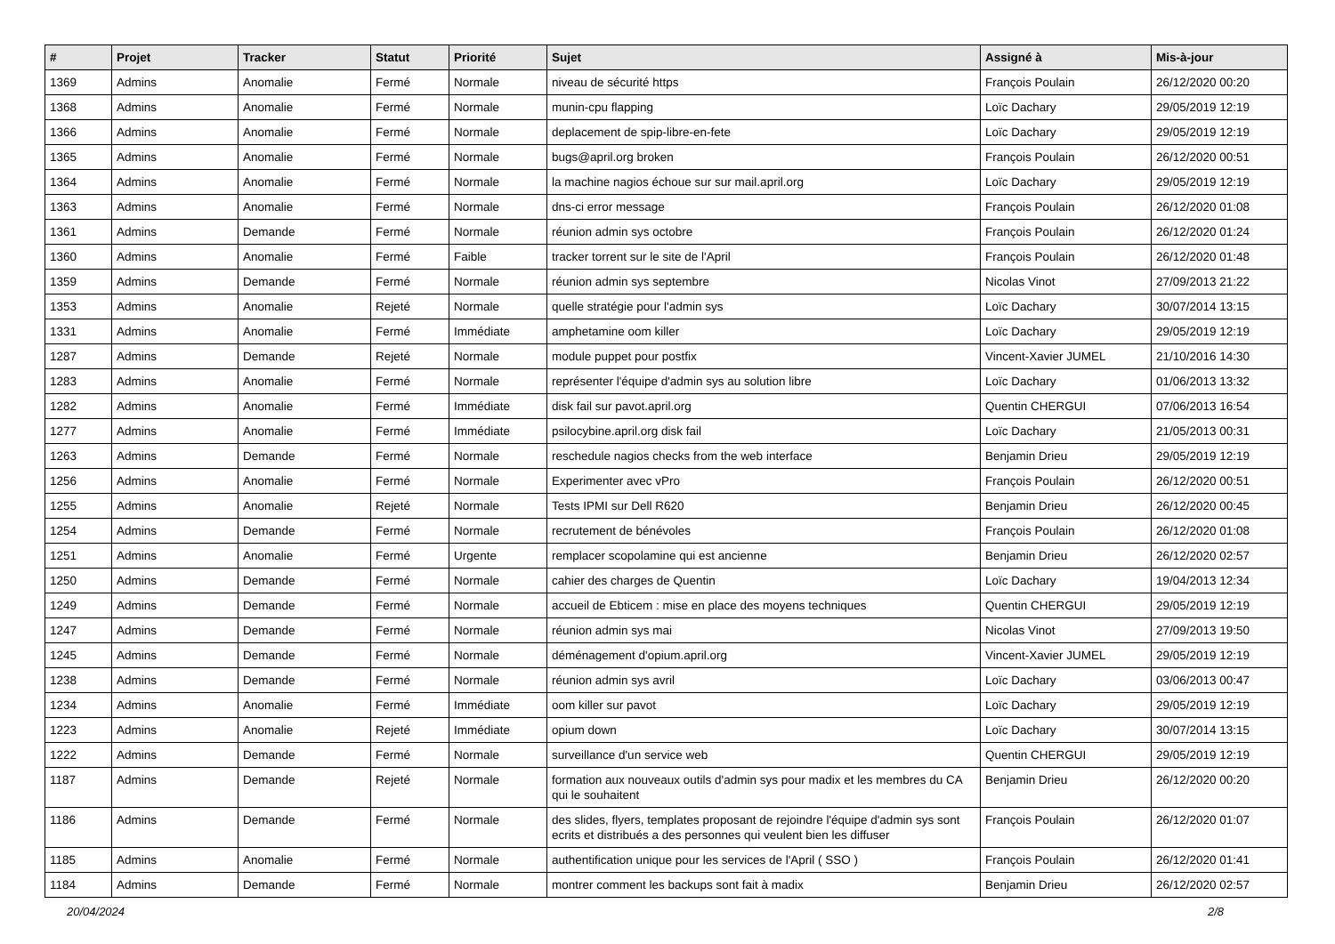| # | Projet | Tracker | Statut | Priorité | Sujet | Assigné à | Mis-à-jour |
| --- | --- | --- | --- | --- | --- | --- | --- |
| 1369 | Admins | Anomalie | Fermé | Normale | niveau de sécurité https | François Poulain | 26/12/2020 00:20 |
| 1368 | Admins | Anomalie | Fermé | Normale | munin-cpu flapping | Loïc Dachary | 29/05/2019 12:19 |
| 1366 | Admins | Anomalie | Fermé | Normale | deplacement de spip-libre-en-fete | Loïc Dachary | 29/05/2019 12:19 |
| 1365 | Admins | Anomalie | Fermé | Normale | bugs@april.org broken | François Poulain | 26/12/2020 00:51 |
| 1364 | Admins | Anomalie | Fermé | Normale | la machine nagios échoue sur sur mail.april.org | Loïc Dachary | 29/05/2019 12:19 |
| 1363 | Admins | Anomalie | Fermé | Normale | dns-ci error message | François Poulain | 26/12/2020 01:08 |
| 1361 | Admins | Demande | Fermé | Normale | réunion admin sys octobre | François Poulain | 26/12/2020 01:24 |
| 1360 | Admins | Anomalie | Fermé | Faible | tracker torrent sur le site de l'April | François Poulain | 26/12/2020 01:48 |
| 1359 | Admins | Demande | Fermé | Normale | réunion admin sys septembre | Nicolas Vinot | 27/09/2013 21:22 |
| 1353 | Admins | Anomalie | Rejeté | Normale | quelle stratégie pour l'admin sys | Loïc Dachary | 30/07/2014 13:15 |
| 1331 | Admins | Anomalie | Fermé | Immédiate | amphetamine oom killer | Loïc Dachary | 29/05/2019 12:19 |
| 1287 | Admins | Demande | Rejeté | Normale | module puppet pour postfix | Vincent-Xavier JUMEL | 21/10/2016 14:30 |
| 1283 | Admins | Anomalie | Fermé | Normale | représenter l'équipe d'admin sys au solution libre | Loïc Dachary | 01/06/2013 13:32 |
| 1282 | Admins | Anomalie | Fermé | Immédiate | disk fail sur pavot.april.org | Quentin CHERGUI | 07/06/2013 16:54 |
| 1277 | Admins | Anomalie | Fermé | Immédiate | psilocybine.april.org disk fail | Loïc Dachary | 21/05/2013 00:31 |
| 1263 | Admins | Demande | Fermé | Normale | reschedule nagios checks from the web interface | Benjamin Drieu | 29/05/2019 12:19 |
| 1256 | Admins | Anomalie | Fermé | Normale | Experimenter avec vPro | François Poulain | 26/12/2020 00:51 |
| 1255 | Admins | Anomalie | Rejeté | Normale | Tests IPMI sur Dell R620 | Benjamin Drieu | 26/12/2020 00:45 |
| 1254 | Admins | Demande | Fermé | Normale | recrutement de bénévoles | François Poulain | 26/12/2020 01:08 |
| 1251 | Admins | Anomalie | Fermé | Urgente | remplacer scopolamine qui est ancienne | Benjamin Drieu | 26/12/2020 02:57 |
| 1250 | Admins | Demande | Fermé | Normale | cahier des charges de Quentin | Loïc Dachary | 19/04/2013 12:34 |
| 1249 | Admins | Demande | Fermé | Normale | accueil de Ebticem : mise en place des moyens techniques | Quentin CHERGUI | 29/05/2019 12:19 |
| 1247 | Admins | Demande | Fermé | Normale | réunion admin sys mai | Nicolas Vinot | 27/09/2013 19:50 |
| 1245 | Admins | Demande | Fermé | Normale | déménagement d'opium.april.org | Vincent-Xavier JUMEL | 29/05/2019 12:19 |
| 1238 | Admins | Demande | Fermé | Normale | réunion admin sys avril | Loïc Dachary | 03/06/2013 00:47 |
| 1234 | Admins | Anomalie | Fermé | Immédiate | oom killer sur pavot | Loïc Dachary | 29/05/2019 12:19 |
| 1223 | Admins | Anomalie | Rejeté | Immédiate | opium down | Loïc Dachary | 30/07/2014 13:15 |
| 1222 | Admins | Demande | Fermé | Normale | surveillance d'un service web | Quentin CHERGUI | 29/05/2019 12:19 |
| 1187 | Admins | Demande | Rejeté | Normale | formation aux nouveaux outils d'admin sys pour madix et les membres du CA qui le souhaitent | Benjamin Drieu | 26/12/2020 00:20 |
| 1186 | Admins | Demande | Fermé | Normale | des slides, flyers, templates proposant de rejoindre l'équipe d'admin sys sont ecrits et distribués a des personnes qui veulent bien les diffuser | François Poulain | 26/12/2020 01:07 |
| 1185 | Admins | Anomalie | Fermé | Normale | authentification unique pour les services de l'April ( SSO ) | François Poulain | 26/12/2020 01:41 |
| 1184 | Admins | Demande | Fermé | Normale | montrer comment les backups sont fait à madix | Benjamin Drieu | 26/12/2020 02:57 |
20/04/2024 2/8